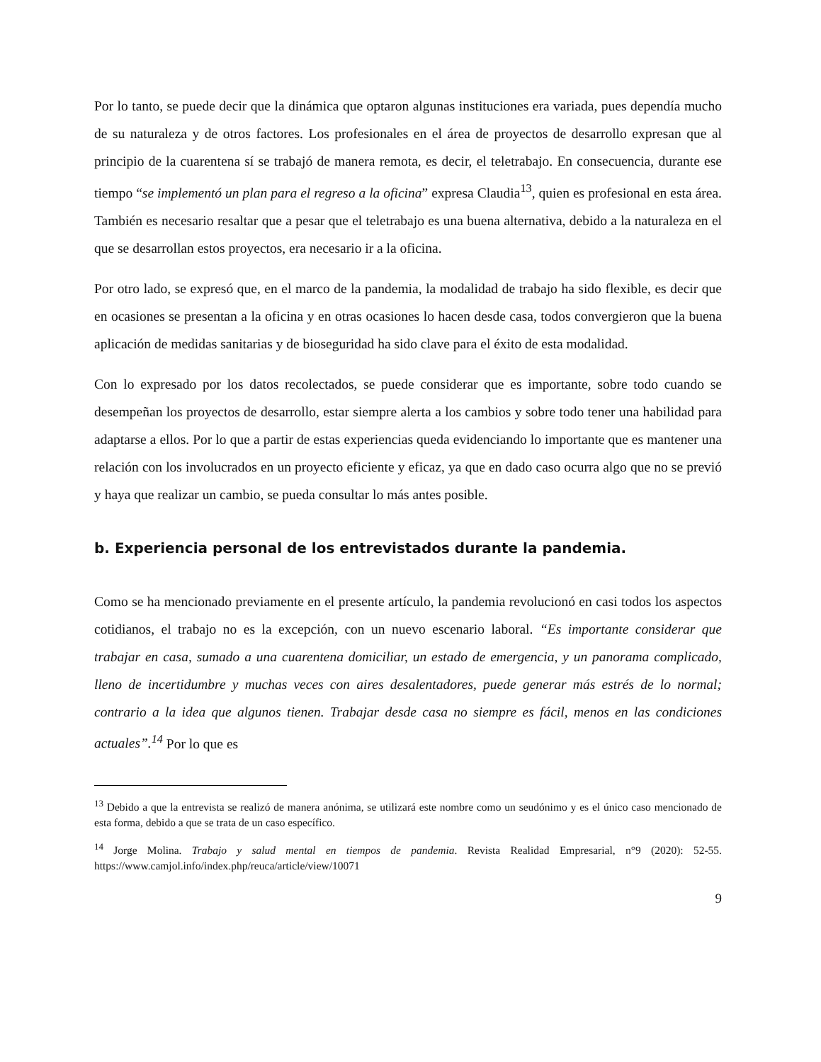Por lo tanto, se puede decir que la dinámica que optaron algunas instituciones era variada, pues dependía mucho de su naturaleza y de otros factores. Los profesionales en el área de proyectos de desarrollo expresan que al principio de la cuarentena sí se trabajó de manera remota, es decir, el teletrabajo. En consecuencia, durante ese tiempo “se implementó un plan para el regreso a la oficina” expresa Claudia<sup>13</sup>, quien es profesional en esta área. También es necesario resaltar que a pesar que el teletrabajo es una buena alternativa, debido a la naturaleza en el que se desarrollan estos proyectos, era necesario ir a la oficina.
Por otro lado, se expresó que, en el marco de la pandemia, la modalidad de trabajo ha sido flexible, es decir que en ocasiones se presentan a la oficina y en otras ocasiones lo hacen desde casa, todos convergieron que la buena aplicación de medidas sanitarias y de bioseguridad ha sido clave para el éxito de esta modalidad.
Con lo expresado por los datos recolectados, se puede considerar que es importante, sobre todo cuando se desempeñan los proyectos de desarrollo, estar siempre alerta a los cambios y sobre todo tener una habilidad para adaptarse a ellos. Por lo que a partir de estas experiencias queda evidenciando lo importante que es mantener una relación con los involucrados en un proyecto eficiente y eficaz, ya que en dado caso ocurra algo que no se previó y haya que realizar un cambio, se pueda consultar lo más antes posible.
b. Experiencia personal de los entrevistados durante la pandemia.
Como se ha mencionado previamente en el presente artículo, la pandemia revolucionó en casi todos los aspectos cotidianos, el trabajo no es la excepción, con un nuevo escenario laboral. “Es importante considerar que trabajar en casa, sumado a una cuarentena domiciliar, un estado de emergencia, y un panorama complicado, lleno de incertidumbre y muchas veces con aires desalentadores, puede generar más estrés de lo normal; contrario a la idea que algunos tienen. Trabajar desde casa no siempre es fácil, menos en las condiciones actuales”.<sup>14</sup> Por lo que es
<sup>13</sup> Debido a que la entrevista se realizó de manera anónima, se utilizará este nombre como un seudónimo y es el único caso mencionado de esta forma, debido a que se trata de un caso específico.
<sup>14</sup> Jorge Molina. Trabajo y salud mental en tiempos de pandemia. Revista Realidad Empresarial, n°9 (2020): 52-55. https://www.camjol.info/index.php/reuca/article/view/10071
9